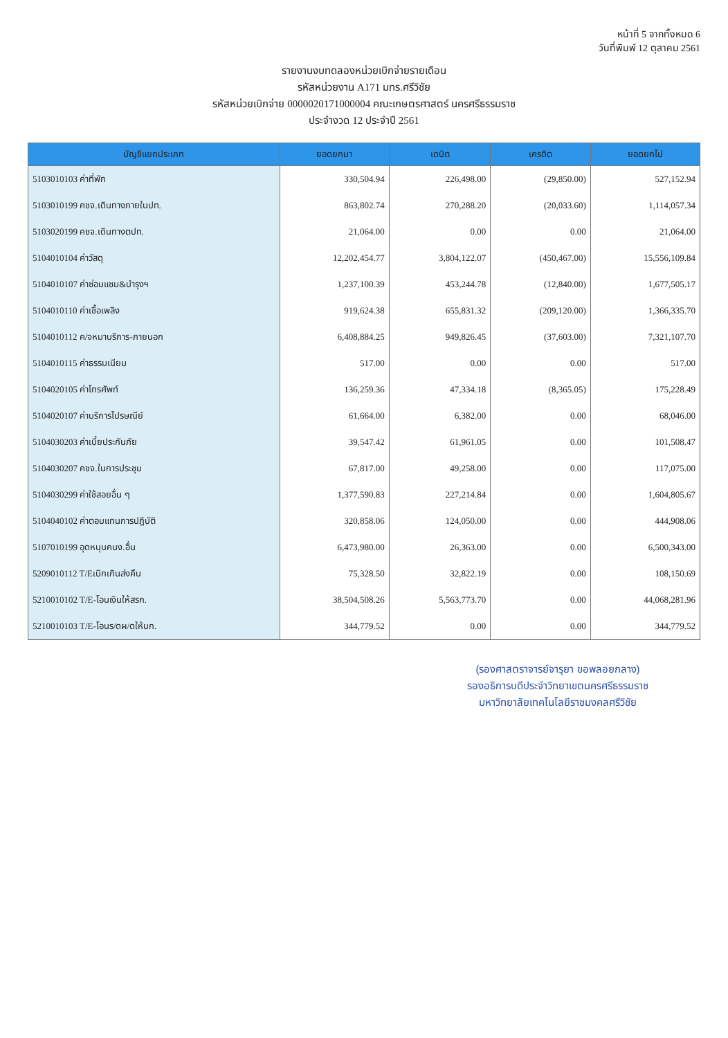หน้าที่ 5 จากทั้งหมด 6
วันที่พิมพ์ 12 ตุลาคม 2561
รายงานงบทดลองหน่วยเบิกจ่ายรายเดือน
รหัสหน่วยงาน A171 มทร.ศรีวิชัย
รหัสหน่วยเบิกจ่าย 0000020171000004 คณะเกษตรศาสตร์ นครศรีธรรมราช
ประจำงวด 12 ประจำปี 2561
| บัญชีแยกประเภท | ยอดยกมา | เดบิต | เครดิต | ยอดยกไป |
| --- | --- | --- | --- | --- |
| 5103010103 ค่าที่พัก | 330,504.94 | 226,498.00 | (29,850.00) | 527,152.94 |
| 5103010199 คชจ.เดินทางภายในปท. | 863,802.74 | 270,288.20 | (20,033.60) | 1,114,057.34 |
| 5103020199 คชจ.เดินทางตปท. | 21,064.00 | 0.00 | 0.00 | 21,064.00 |
| 5104010104 ค่าวัสดุ | 12,202,454.77 | 3,804,122.07 | (450,467.00) | 15,556,109.84 |
| 5104010107 ค่าซ่อมแซม&บำรุงฯ | 1,237,100.39 | 453,244.78 | (12,840.00) | 1,677,505.17 |
| 5104010110 ค่าเชื้อเพลิง | 919,624.38 | 655,831.32 | (209,120.00) | 1,366,335.70 |
| 5104010112 ค/จหมาบริการ-ภายนอก | 6,408,884.25 | 949,826.45 | (37,603.00) | 7,321,107.70 |
| 5104010115 ค่าธรรมเนียม | 517.00 | 0.00 | 0.00 | 517.00 |
| 5104020105 ค่าโทรศัพท์ | 136,259.36 | 47,334.18 | (8,365.05) | 175,228.49 |
| 5104020107 ค่าบริการไปรษณีย์ | 61,664.00 | 6,382.00 | 0.00 | 68,046.00 |
| 5104030203 ค่าเบี้ยประกันภัย | 39,547.42 | 61,961.05 | 0.00 | 101,508.47 |
| 5104030207 คชจ.ในการประชุม | 67,817.00 | 49,258.00 | 0.00 | 117,075.00 |
| 5104030299 ค่าใช้สอยอื่น ๆ | 1,377,590.83 | 227,214.84 | 0.00 | 1,604,805.67 |
| 5104040102 ค่าตอบแทนการปฏิบัติ | 320,858.06 | 124,050.00 | 0.00 | 444,908.06 |
| 5107010199 อุดหนุนคนง.อื่น | 6,473,980.00 | 26,363.00 | 0.00 | 6,500,343.00 |
| 5209010112 T/Eเบิกเกินส่งคืน | 75,328.50 | 32,822.19 | 0.00 | 108,150.69 |
| 5210010102 T/E-โอนเงินให้สรก. | 38,504,508.26 | 5,563,773.70 | 0.00 | 44,068,281.96 |
| 5210010103 T/E-โอนร/ดผ/ดให้บก. | 344,779.52 | 0.00 | 0.00 | 344,779.52 |
(รองศาสตราจารย์จารุยา ขอพลอยกลาง)
รองอธิการบดีประจำวิทยาเขตนครศรีธรรมราช
มหาวิทยาลัยเทคโนโลยีราชมงคลศรีวิชัย